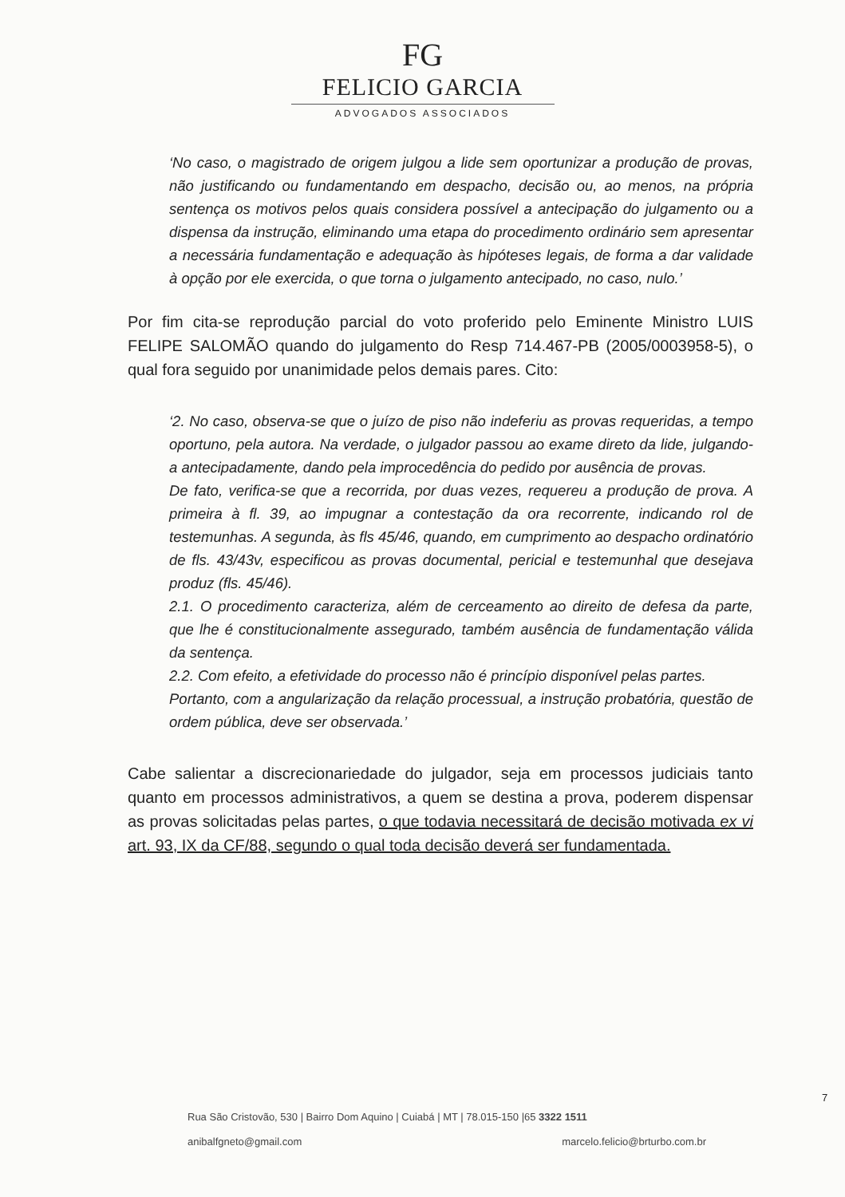FG
FELICIO GARCIA
ADVOGADOS ASSOCIADOS
‘No caso, o magistrado de origem julgou a lide sem oportunizar a produção de provas, não justificando ou fundamentando em despacho, decisão ou, ao menos, na própria sentença os motivos pelos quais considera possível a antecipação do julgamento ou a dispensa da instrução, eliminando uma etapa do procedimento ordinário sem apresentar a necessária fundamentação e adequação às hipóteses legais, de forma a dar validade à opção por ele exercida, o que torna o julgamento antecipado, no caso, nulo.’
Por fim cita-se reprodução parcial do voto proferido pelo Eminente Ministro LUIS FELIPE SALOMÃO quando do julgamento do Resp 714.467-PB (2005/0003958-5), o qual fora seguido por unanimidade pelos demais pares. Cito:
‘2. No caso, observa-se que o juízo de piso não indeferiu as provas requeridas, a tempo oportuno, pela autora. Na verdade, o julgador passou ao exame direto da lide, julgando-a antecipadamente, dando pela improcedência do pedido por ausência de provas.
De fato, verifica-se que a recorrida, por duas vezes, requereu a produção de prova. A primeira à fl. 39, ao impugnar a contestação da ora recorrente, indicando rol de testemunhas. A segunda, às fls 45/46, quando, em cumprimento ao despacho ordinatório de fls. 43/43v, especificou as provas documental, pericial e testemunhal que desejava produz (fls. 45/46).
2.1. O procedimento caracteriza, além de cerceamento ao direito de defesa da parte, que lhe é constitucionalmente assegurado, também ausência de fundamentação válida da sentença.
2.2. Com efeito, a efetividade do processo não é princípio disponível pelas partes.
Portanto, com a angularização da relação processual, a instrução probatória, questão de ordem pública, deve ser observada.’
Cabe salientar a discrecionariedade do julgador, seja em processos judiciais tanto quanto em processos administrativos, a quem se destina a prova, poderem dispensar as provas solicitadas pelas partes, o que todavia necessitará de decisão motivada ex vi art. 93, IX da CF/88, segundo o qual toda decisão deverá ser fundamentada.
7
Rua São Cristovão, 530 | Bairro Dom Aquino | Cuiabá | MT | 78.015-150 |65 3322 1511
anibalfgneto@gmail.com marcelo.felicio@brturbo.com.br